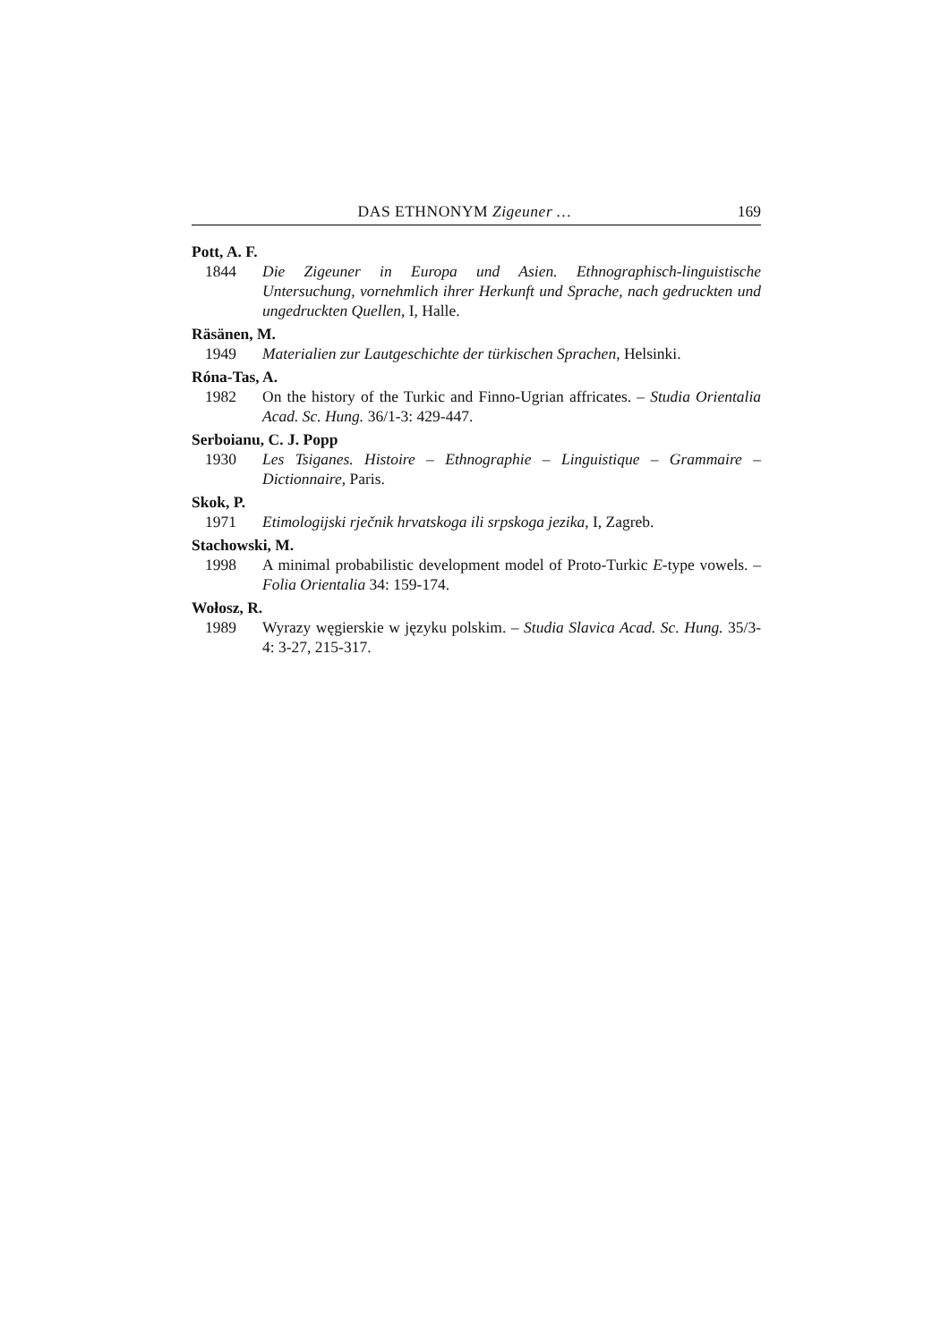DAS ETHNONYM Zigeuner … 169
Pott, A. F.
1844 Die Zigeuner in Europa und Asien. Ethnographisch-linguistische Untersuchung, vornehmlich ihrer Herkunft und Sprache, nach gedruckten und ungedruckten Quellen, I, Halle.
Räsänen, M.
1949 Materialien zur Lautgeschichte der türkischen Sprachen, Helsinki.
Róna-Tas, A.
1982 On the history of the Turkic and Finno-Ugrian affricates. – Studia Orientalia Acad. Sc. Hung. 36/1-3: 429-447.
Serboianu, C. J. Popp
1930 Les Tsiganes. Histoire – Ethnographie – Linguistique – Grammaire – Dictionnaire, Paris.
Skok, P.
1971 Etimologijski rječnik hrvatskoga ili srpskoga jezika, I, Zagreb.
Stachowski, M.
1998 A minimal probabilistic development model of Proto-Turkic E-type vowels. – Folia Orientalia 34: 159-174.
Wołosz, R.
1989 Wyrazy węgierskie w języku polskim. – Studia Slavica Acad. Sc. Hung. 35/3-4: 3-27, 215-317.